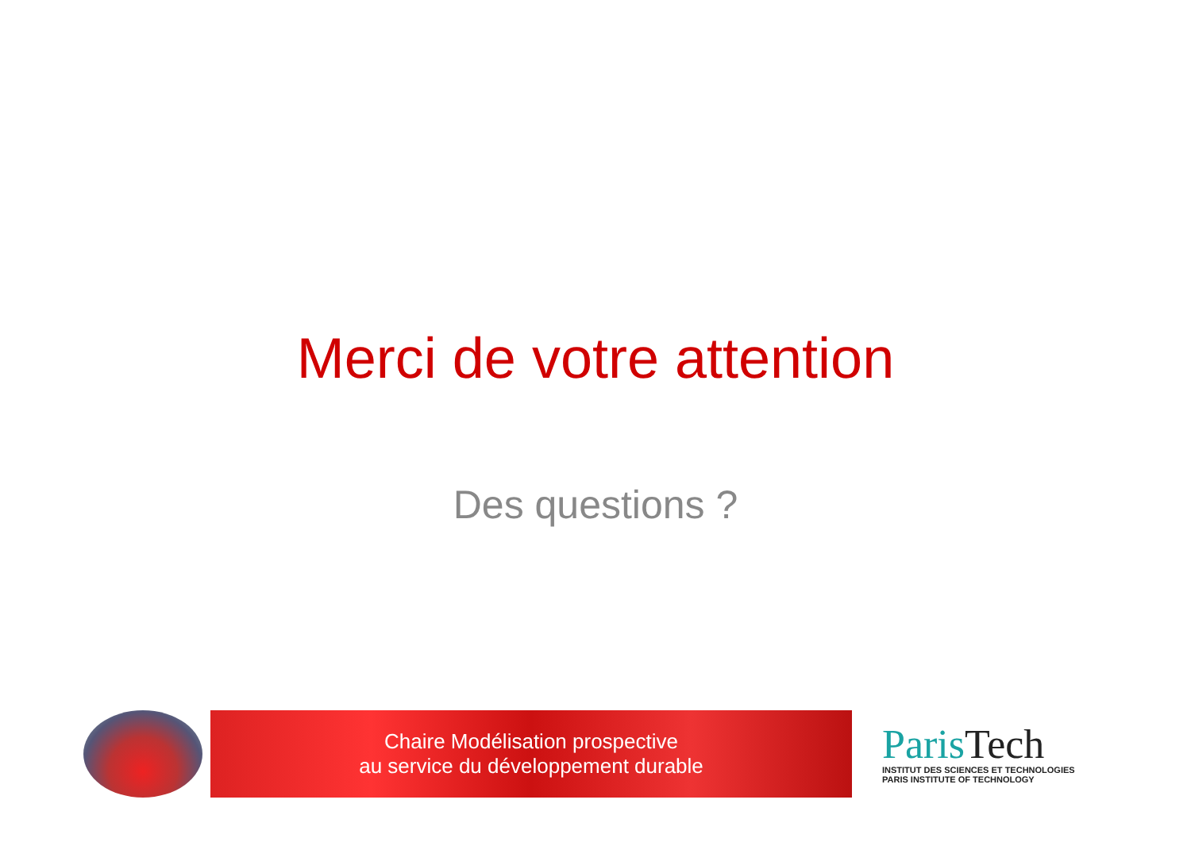Merci de votre attention
Des questions ?
Chaire Modélisation prospective
au service du développement durable
Paris Tech
INSTITUT DES SCIENCES ET TECHNOLOGIES
PARIS INSTITUTE OF TECHNOLOGY